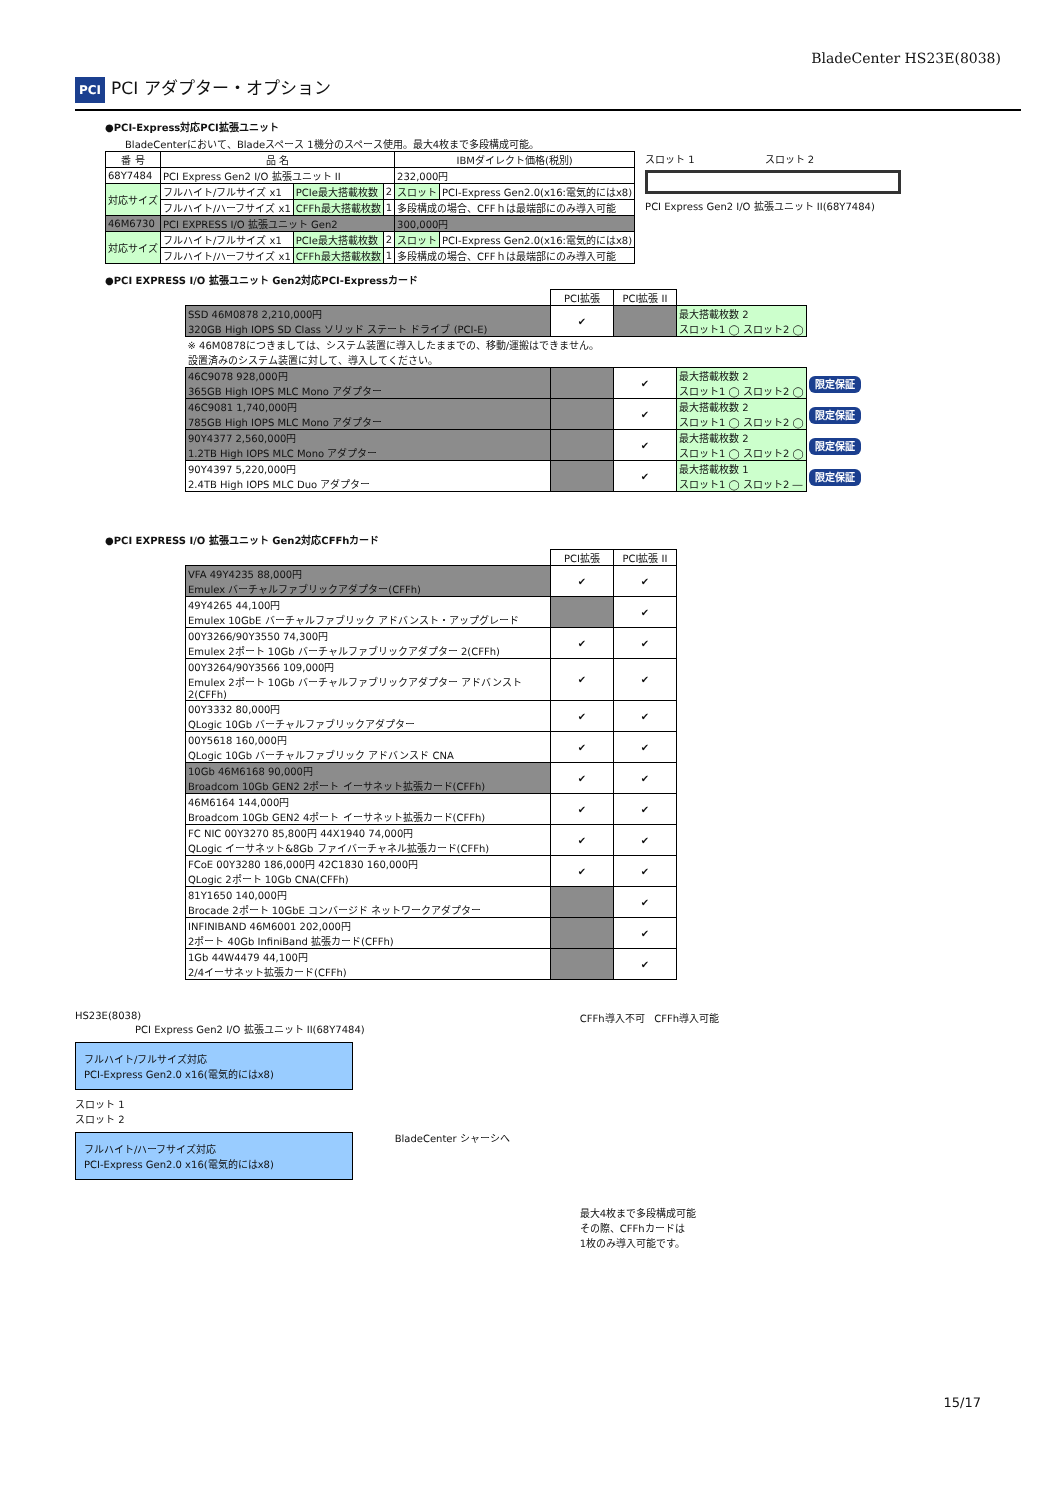BladeCenter HS23E(8038)
PCI PCI アダプター・オプション
●PCI-Express対応PCI拡張ユニット
BladeCenterにおいて、Bladeスペース 1機分のスペース使用。最大4枚まで多段構成可能。
| 番 号 | 品 名 | | | IBMダイレクト価格(税別) | |
| --- | --- | --- | --- | --- | --- |
| 68Y7484 | PCI Express Gen2 I/O 拡張ユニット II | | | 232,000円 | |
| 対応サイズ | フルハイト/フルサイズ x1 | PCIe最大搭載枚数 | 2 | スロット | PCI-Express Gen2.0(x16:電気的にはx8) |
| | フルハイト/ハーフサイズ x1 | CFFh最大搭載枚数 | 1 | 多段構成の場合、CFFｈは最端部にのみ導入可能 | |
| 46M6730 | PCI EXPRESS I/O 拡張ユニット Gen2 | | | 300,000円 | |
| 対応サイズ | フルハイト/フルサイズ x1 | PCIe最大搭載枚数 | 2 | スロット | PCI-Express Gen2.0(x16:電気的にはx8) |
| | フルハイト/ハーフサイズ x1 | CFFh最大搭載枚数 | 1 | 多段構成の場合、CFFｈは最端部にのみ導入可能 | |
スロット 1 スロット 2
PCI Express Gen2 I/O 拡張ユニット II(68Y7484)
●PCI EXPRESS I/O 拡張ユニット Gen2対応PCI-Expressカード
| | PCI拡張 | PCI拡張 II | | |
| --- | --- | --- | --- | --- |
| SSD 46M0878 2,210,000円 320GB High IOPS SD Class ソリッド ステート ドライブ (PCI-E) | ✔ | | 最大搭載枚数 2 スロット1 ◯ スロット2 ◯ | |
| ※ 46M0878につきましては、システム装置に導入したままでの、移動/運搬はできません。 設置済みのシステム装置に対して、導入してください。 | | | | |
| 46C9078 928,000円 365GB High IOPS MLC Mono アダプター | | ✔ | 最大搭載枚数 2 スロット1 ◯ スロット2 ◯ | 限定保証 |
| 46C9081 1,740,000円 785GB High IOPS MLC Mono アダプター | | ✔ | 最大搭載枚数 2 スロット1 ◯ スロット2 ◯ | 限定保証 |
| 90Y4377 2,560,000円 1.2TB High IOPS MLC Mono アダプター | | ✔ | 最大搭載枚数 2 スロット1 ◯ スロット2 ◯ | 限定保証 |
| 90Y4397 5,220,000円 2.4TB High IOPS MLC Duo アダプター | | ✔ | 最大搭載枚数 1 スロット1 ◯ スロット2 ― | 限定保証 |
●PCI EXPRESS I/O 拡張ユニット Gen2対応CFFhカード
| | PCI拡張 | PCI拡張 II |
| --- | --- | --- |
| VFA 49Y4235 88,000円 Emulex バーチャルファブリックアダプター(CFFh) | ✔ | ✔ |
| 49Y4265 44,100円 Emulex 10GbE バーチャルファブリック アドバンスト・アップグレード | | ✔ |
| 00Y3266/90Y3550 74,300円 Emulex 2ポート 10Gb バーチャルファブリックアダプター 2(CFFh) | ✔ | ✔ |
| 00Y3264/90Y3566 109,000円 Emulex 2ポート 10Gb バーチャルファブリックアダプター アドバンスト 2(CFFh) | ✔ | ✔ |
| 00Y3332 80,000円 QLogic 10Gb バーチャルファブリックアダプター | ✔ | ✔ |
| 00Y5618 160,000円 QLogic 10Gb バーチャルファブリック アドバンスド CNA | ✔ | ✔ |
| 10Gb 46M6168 90,000円 Broadcom 10Gb GEN2 2ポート イーサネット拡張カード(CFFh) | ✔ | ✔ |
| 46M6164 144,000円 Broadcom 10Gb GEN2 4ポート イーサネット拡張カード(CFFh) | ✔ | ✔ |
| FC NIC 00Y3270 85,800円 44X1940 74,000円 QLogic イーサネット&8Gb ファイバーチャネル拡張カード(CFFh) | ✔ | ✔ |
| FCoE 00Y3280 186,000円 42C1830 160,000円 QLogic 2ポート 10Gb CNA(CFFh) | ✔ | ✔ |
| 81Y1650 140,000円 Brocade 2ポート 10GbE コンバージド ネットワークアダプター | | ✔ |
| INFINIBAND 46M6001 202,000円 2ポート 40Gb InfiniBand 拡張カード(CFFh) | | ✔ |
| 1Gb 44W4479 44,100円 2/4イーサネット拡張カード(CFFh) | | ✔ |
HS23E(8038)
PCI Express Gen2 I/O 拡張ユニット II(68Y7484)
フルハイト/フルサイズ対応
PCI-Express Gen2.0 x16(電気的にはx8)
スロット 1
スロット 2
フルハイト/ハーフサイズ対応
PCI-Express Gen2.0 x16(電気的にはx8)
BladeCenter シャーシへ
CFFh導入不可 CFFh導入可能
最大4枚まで多段構成可能
その際、CFFhカードは
1枚のみ導入可能です。
15/17